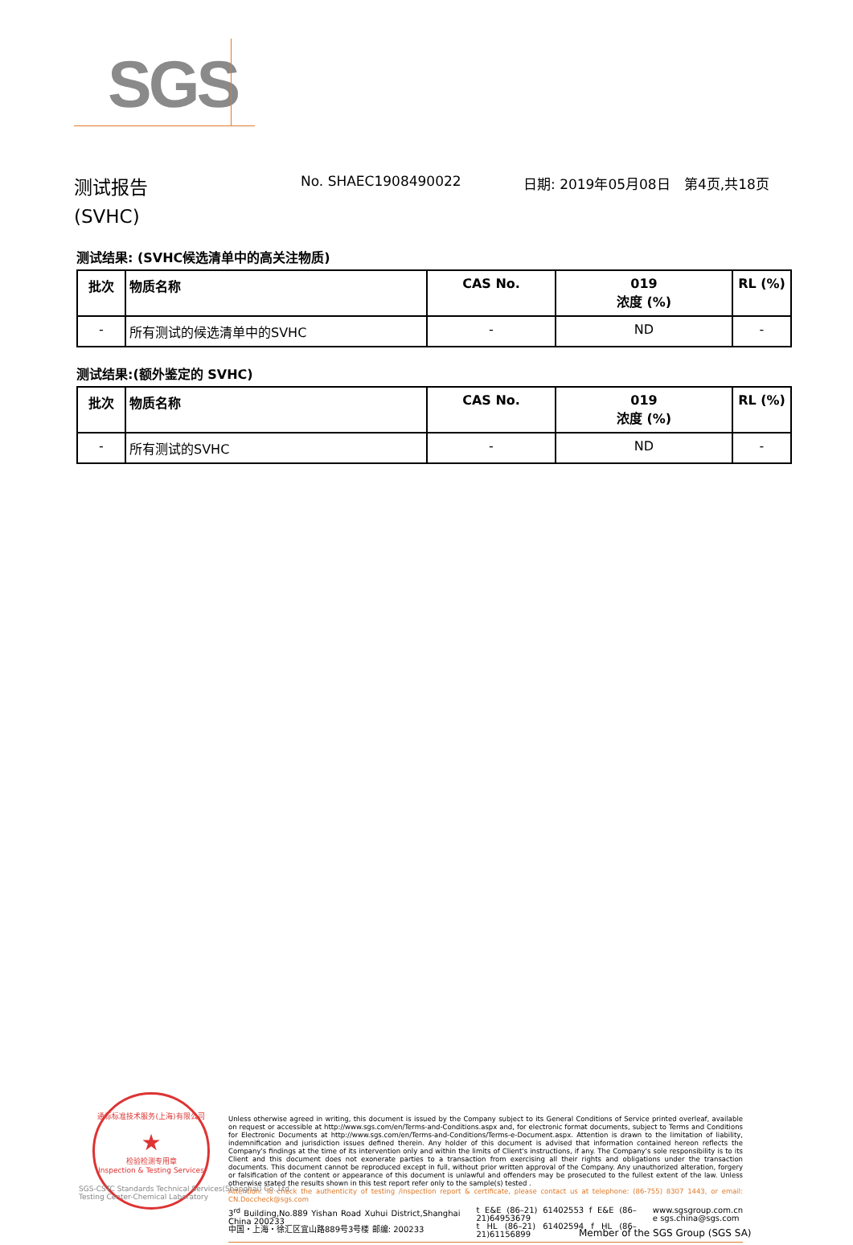SGS
测试报告
(SVHC)
No. SHAEC1908490022 日期: 2019年05月08日 第4页,共18页
测试结果: (SVHC候选清单中的高关注物质)
| 批次 | 物质名称 | CAS No. | 019 浓度 (%) | RL (%) |
| --- | --- | --- | --- | --- |
| - | 所有测试的候选清单中的SVHC | - | ND | - |
测试结果:(额外鉴定的 SVHC)
| 批次 | 物质名称 | CAS No. | 019 浓度 (%) | RL (%) |
| --- | --- | --- | --- | --- |
| - | 所有测试的SVHC | - | ND | - |
通标标准技术服务(上海)有限公司
★
检验检测专用章
Inspection & Testing Services
Unless otherwise agreed in writing, this document is issued by the Company subject to its General Conditions of Service printed overleaf, available on request or accessible at http://www.sgs.com/en/Terms-and-Conditions.aspx and, for electronic format documents, subject to Terms and Conditions for Electronic Documents at http://www.sgs.com/en/Terms-and-Conditions/Terms-e-Document.aspx. Attention is drawn to the limitation of liability, indemnification and jurisdiction issues defined therein. Any holder of this document is advised that information contained hereon reflects the Company's findings at the time of its intervention only and within the limits of Client's instructions, if any. The Company's sole responsibility is to its Client and this document does not exonerate parties to a transaction from exercising all their rights and obligations under the transaction documents. This document cannot be reproduced except in full, without prior written approval of the Company. Any unauthorized alteration, forgery or falsification of the content or appearance of this document is unlawful and offenders may be prosecuted to the fullest extent of the law. Unless otherwise stated the results shown in this test report refer only to the sample(s) tested .
Attention: To check the authenticity of testing /inspection report & certificate, please contact us at telephone: (86-755) 8307 1443, or email: CN.Doccheck@sgs.com
3<sup>rd</sup> Building,No.889 Yishan Road Xuhui District,Shanghai China 200233
中国・上海・徐汇区宜山路889号3号楼 邮编: 200233
t E&E (86–21) 61402553 f E&E (86–21)64953679
t HL (86–21) 61402594 f HL (86–21)61156899
www.sgsgroup.com.cn
e sgs.china@sgs.com
SGS-CSTC Standards Technical Services(Shanghai) Co.,Ltd.
Testing Center-Chemical Laboratory
Member of the SGS Group (SGS SA)